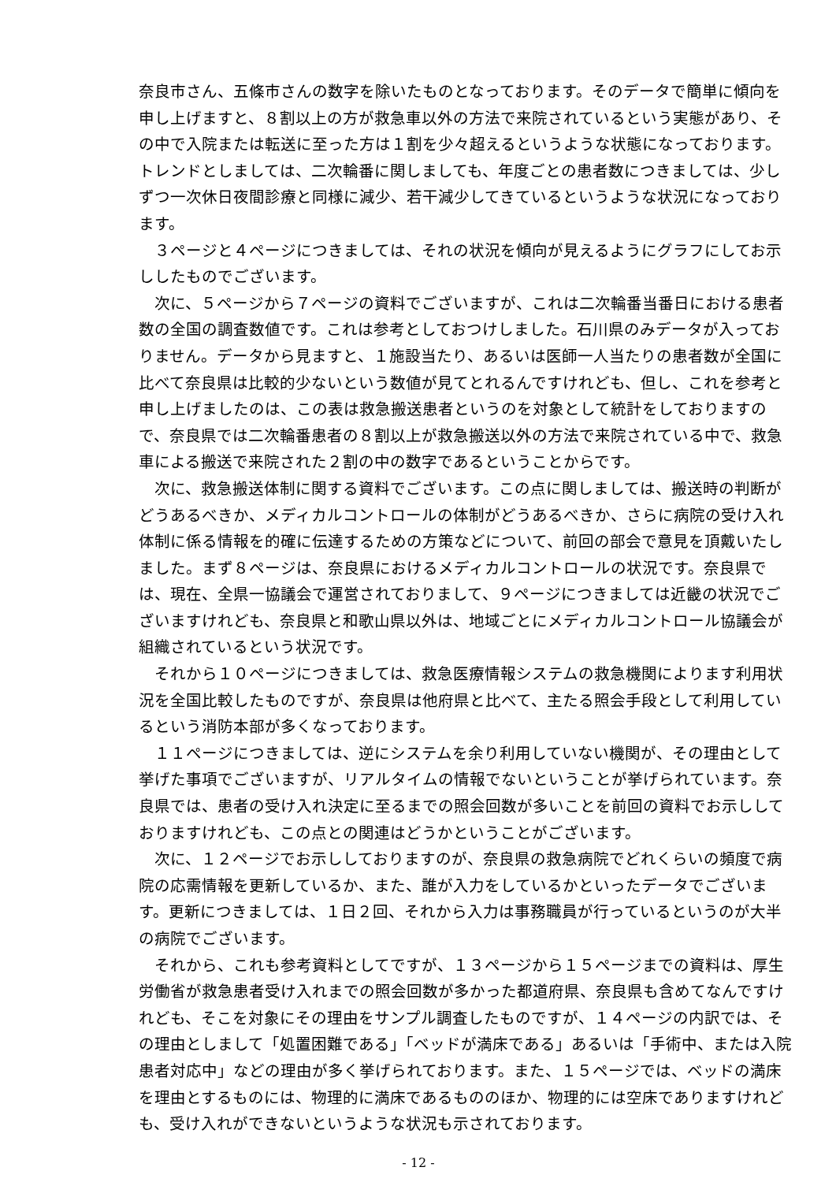奈良市さん、五條市さんの数字を除いたものとなっております。そのデータで簡単に傾向を申し上げますと、８割以上の方が救急車以外の方法で来院されているという実態があり、その中で入院または転送に至った方は１割を少々超えるというような状態になっております。トレンドとしましては、二次輪番に関しましても、年度ごとの患者数につきましては、少しずつ一次休日夜間診療と同様に減少、若干減少してきているというような状況になっております。
３ページと４ページにつきましては、それの状況を傾向が見えるようにグラフにしてお示ししたものでございます。
次に、５ページから７ページの資料でございますが、これは二次輪番当番日における患者数の全国の調査数値です。これは参考としておつけしました。石川県のみデータが入っておりません。データから見ますと、１施設当たり、あるいは医師一人当たりの患者数が全国に比べて奈良県は比較的少ないという数値が見てとれるんですけれども、但し、これを参考と申し上げましたのは、この表は救急搬送患者というのを対象として統計をしておりますので、奈良県では二次輪番患者の８割以上が救急搬送以外の方法で来院されている中で、救急車による搬送で来院された２割の中の数字であるということからです。
次に、救急搬送体制に関する資料でございます。この点に関しましては、搬送時の判断がどうあるべきか、メディカルコントロールの体制がどうあるべきか、さらに病院の受け入れ体制に係る情報を的確に伝達するための方策などについて、前回の部会で意見を頂戴いたしました。まず８ページは、奈良県におけるメディカルコントロールの状況です。奈良県では、現在、全県一協議会で運営されておりまして、９ページにつきましては近畿の状況でございますけれども、奈良県と和歌山県以外は、地域ごとにメディカルコントロール協議会が組織されているという状況です。
それから１０ページにつきましては、救急医療情報システムの救急機関によります利用状況を全国比較したものですが、奈良県は他府県と比べて、主たる照会手段として利用しているという消防本部が多くなっております。
１１ページにつきましては、逆にシステムを余り利用していない機関が、その理由として挙げた事項でございますが、リアルタイムの情報でないということが挙げられています。奈良県では、患者の受け入れ決定に至るまでの照会回数が多いことを前回の資料でお示ししておりますけれども、この点との関連はどうかということがございます。
次に、１２ページでお示ししておりますのが、奈良県の救急病院でどれくらいの頻度で病院の応需情報を更新しているか、また、誰が入力をしているかといったデータでございます。更新につきましては、１日２回、それから入力は事務職員が行っているというのが大半の病院でございます。
それから、これも参考資料としてですが、１３ページから１５ページまでの資料は、厚生労働省が救急患者受け入れまでの照会回数が多かった都道府県、奈良県も含めてなんですけれども、そこを対象にその理由をサンプル調査したものですが、１４ページの内訳では、その理由としまして「処置困難である」「ベッドが満床である」あるいは「手術中、または入院患者対応中」などの理由が多く挙げられております。また、１５ページでは、ベッドの満床を理由とするものには、物理的に満床であるもののほか、物理的には空床でありますけれども、受け入れができないというような状況も示されております。
- 12 -